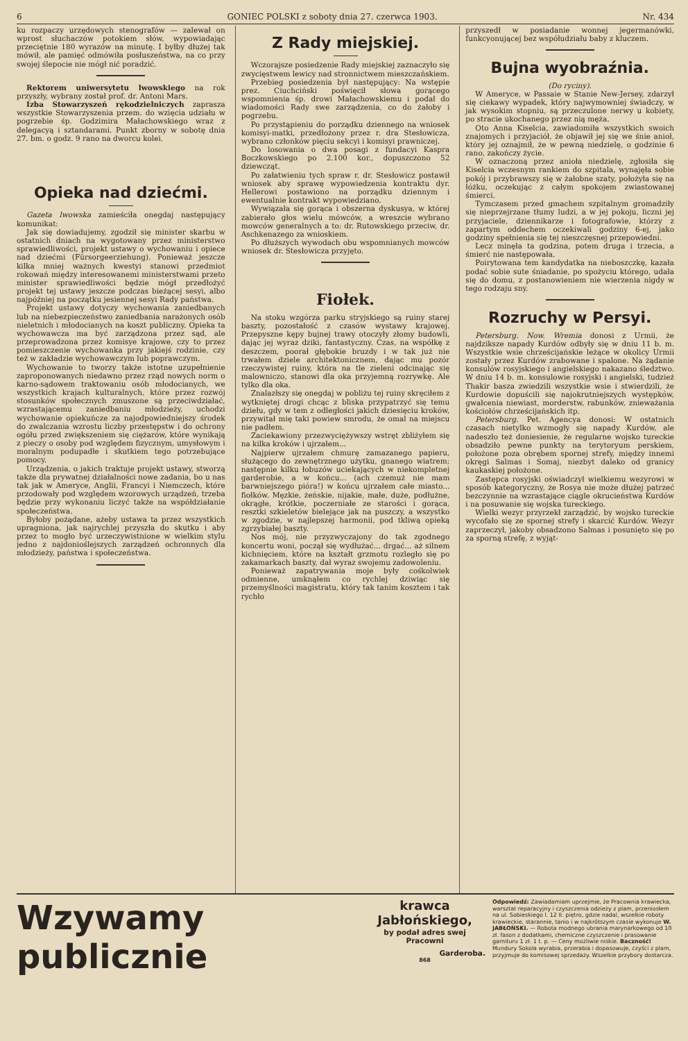6 GONIEC POLSKI z soboty dnia 27. czerwca 1903. Nr. 434
ku rozpaczy urzędowych stenografów — zalewał on wprost słuchaczów potokiem słów, wypowiadając przeciętnie 180 wyrazów na minutę. I byłby dłużej tak mówił, ale pamięć odmówiła posłuszeństwa, na co przy swojej ślepocie nie mógł nić poradzić.
Rektorem uniwersytetu lwowskiego na rok przyszły, wybrany został prof. dr. Antoni Mars.
Izba Stowarzyszeń rękodzielniczych zaprasza wszystkie Stowarzyszenia przem. do wzięcia udziału w pogrzebie śp. Godzimira Małachowskiego wraz z delegacyą i sztandarami. Punkt zborny w sobotę dnia 27. bm. o godz. 9 rano na dworcu kolei.
Opieka nad dziećmi.
Gazeta lwowska zamieściła onegdaj następujący komunikat:
Jak się dowiadujemy, zgodził się minister skarbu w ostatnich dniach na wygotowany przez ministerstwo sprawiedliwości, projekt ustawy o wychowaniu i opiece nad dziećmi (Fürsorgeerziehung). Ponieważ jeszcze kilka mniej ważnych kwestyi stanowi przedmiot rokowań między interesowanemi ministerstwami przeto minister sprawiedliwości będzie mógł przedłożyć projekt tej ustawy jeszcze podczas bieżącej sesyi, albo najpóźniej na początku jesiennej sesyi Rady państwa.
Projekt ustawy dotyczy wychowania zaniedbanych lub na niebezpieczeństwo zaniedbania narażonych osób nieletnich i młodocianych na koszt publiczny. Opieka ta wychowawcza ma być zarządzona przez sąd, ale przeprowadzona przez komisye krajowe, czy to przez pomieszczenie wychowanka przy jakiejś rodzinie, czy też w zakładzie wychowawczym lub poprawczym.
Wychowanie to tworzy także istotne uzupełnienie zaproponowanych niedawno przez rząd nowych norm o karno-sądowem traktowaniu osób młodocianych, we wszystkich krajach kulturalnych, które przez rozwój stosunków społecznych zmuszone są przeciwdziałać, wzrastającemu zaniedbaniu młodzieży, uchodzi wychowanie opiekuńcze za najodpowiedniejszy środek do zwalczania wzrostu liczby przestępstw i do ochrony ogółu przed zwiększeniem się ciężarów, które wynikają z pieczy o osoby pod względem fizycznym, umysłowym i moralnym podupadłe i skutkiem tego potrzebujące pomocy.
Urządzenia, o jakich traktuje projekt ustawy, stworzą także dla prywatnej działalności nowe zadania, bo u nas tak jak w Ameryce, Anglii, Francyi i Niemczech, które przodowały pod względem wzorowych urządzeń, trzeba będzie przy wykonaniu liczyć także na współdziałanie społeczeństwa.
Byłoby pożądane, ażeby ustawa ta przez wszystkich upragniona, jak najrychlej przyszła do skutku i aby przez to mogło być urzeczywistnione w wielkim stylu jedno z najdonioślejszych zarządzeń ochronnych dla młodzieży, państwa i społeczeństwa.
Z Rady miejskiej.
Wczorajsze posiedzenie Rady miejskiej zaznaczyło się zwycięstwem lewicy nad stronnictwem mieszczańskiem.
Przebieg posiedzenia był następujący: Na wstępie prez. Ciuchciński poświęcił słowa gorącego wspomnienia śp. drowi Małachowskiemu i podał do wiadomości Rady swe zarządzenia, co do żałoby i pogrzebu.
Po przystąpieniu do porządku dziennego na wniosek komisyi-matki, przedłożony przez r. dra Stesłowicza, wybrano członków pięciu sekcyi i komisyi prawniczej.
Do losowania o dwa posagi z fundacyi Kaspra Boczkowskiego po 2.100 kor., dopuszczono 52 dziewcząt.
Po załatwieniu tych spraw r. dr. Stesłowicz postawił wniosek aby sprawę wypowiedzenia kontraktu dyr. Hellerowi postawiono na porządku dziennym i ewentualnie kontrakt wypowiedziano.
Wywiązała się gorąca i obszerna dyskusya, w której zabierało głos wielu mówców, a wreszcie wybrano mowców generalnych a to: dr. Rutowskiego przeciw, dr. Aschkenazego za wnioskiem.
Po dłuższych wywodach obu wspomnianych mowców wniosek dr. Stesłowicza przyjęto.
Fiołek.
Na stoku wzgórza parku stryjskiego są ruiny starej baszty, pozostałość z czasów wystawy krajowej. Przepyszne kępy bujnej trawy otoczyły złomy budowli, dając jej wyraz dziki, fantastyczny. Czas, na współkę z deszczem, poorał głębokie bruzdy i w tak już nie trwałem dziele architektonicznem, dając mu pozór rzeczywistej ruiny, która na tle zieleni odcinając się malowniczo, stanowi dla oka przyjemną rozrywkę. Ale tylko dla oka.
Znalazłszy się onegdaj w pobliżu tej ruiny skręciłem z wytkniętej drogi chcąc z bliska przypatrzyć się temu dziełu, gdy w tem z odległości jakich dziesięciu kroków, przywitał mię taki powiew smrodu, że omal na miejscu nie padłem.
Zaciekawiony przezwyciężywszy wstręt zbliżyłem się na kilka kroków i ujrzałem...
Najpierw ujrzałem chmurę zamazanego papieru, służącego do zewnętrznego użytku, gnanego wiatrem; następnie kilku łobuzów uciekających w niekompletnej garderobie, a w końcu... (ach czemuż nie mam barwniejszego pióra!) w końcu ujrzałem całe miasto... fiołków. Męzkie, żeńskie, nijakie, małe, duże, podłużne, okrągłe, krótkie, poczerniałe ze starości i gorąca, resztki szkieletów bielejące jak na puszczy, a wszystko w zgodzie, w najlepszej harmonii, pod tkliwą opieką zgrzybiałej baszty.
Nos mój, nie przyzwyczajony do tak zgodnego koncertu woni, począł się wydłużać... drgać... aż silnem kichnięciem, które na kształt grzmotu rozległo się po zakamarkach baszty, dał wyraz swojemu zadowoleniu.
Ponieważ zapatrywania moje były cośkolwiek odmienne, umknąłem co rychlej dziwiąc się przemyślności magistratu, który tak tanim kosztem i tak rychło
przyszedł w posiadanie wonnej jegermanówki, funkcyonującej bez współudziału baby z kluczem.
Bujna wyobraźnia.
(Do ryciny).
W Ameryce, w Passaie w Stanie New-Jersey, zdarzył się ciekawy wypadek, który najwymowniej świadczy, w jak wysokim stopniu, są przeczulone nerwy u kobiety, po stracie ukochanego przez nią męża.
Oto Anna Kiselcia, zawiadomiła wszystkich swoich znajomych i przyjaciół, że objawił jej się we śnie anioł, który jej oznajmił, że w pewną niedzielę, o godzinie 6 rano, zakończy życie.
W oznaczoną przez anioła niedzielę, zgłosiła się Kiselcia wczesnym rankiem do szpitala, wynajęła sobie pokój i przybrawszy się w żałobne szaty, położyła się na łóżku, oczekując z całym spokojem zwiastowanej śmierci.
Tymczasem przed gmachem szpitalnym gromadziły się nieprzejrzane tłumy ludzi, a w jej pokoju, liczni jej przyjaciele, dziennikarze i fotografowie, którzy z zapartym oddechem oczekiwali godziny 6-ej, jako godziny spełnienia się tej nieszczęsnej przepowiedni.
Lecz minęła ta godzina, potem druga i trzecia, a śmierć nie następowała.
Poirytowana tem kandydatka na nieboszczkę, kazała podać sobie sute śniadanie, po spożyciu którego, udała się do domu, z postanowieniem nie wierzenia nigdy w tego rodzaju sny.
Rozruchy w Persyi.
Petersburg. Now. Wremia donosi z Urmii, że najdziksze napady Kurdów odbyły się w dniu 11 b. m. Wszystkie wsie chrześcijańskie leżące w okolicy Urmii zostały przez Kurdów zrabowane i spalone. Na żądanie konsulów rosyjskiego i angielskiego nakazano śledztwo. W dniu 14 b. m. konsulowie rosyjski i angielski, tudzież Thakir basza zwiedzili wszystkie wsie i stwierdzili, że Kurdowie dopuścili się najokrutniejszych występków, gwałcenia niewiast, morderstw, rabunków, znieważania kościołów chrześcijańskich itp.
Petersburg. Pet. Agencya donosi: W ostatnich czasach nietylko wzmogły się napady Kurdów, ale nadeszło też doniesienie, że regularne wojsko tureckie obsadziło pewne punkty na terytoryum perskiem, położone poza obrębem spornej strefy, między innemi okręgi Salmas i Somaj, niezbyt daleko od granicy kaukaskiej położone.
Zastępca rosyjski oświadczył wielkiemu wezyrowi w sposób kategoryczny, że Rosya nie może dłużej patrzeć bezczynnie na wzrastające ciągle okrucieństwa Kurdów i na posuwanie się wojska tureckiego.
Wielki wezyr przyrzekł zarządzić, by wojsko tureckie wycofało się ze spornej strefy i skarcić Kurdów. Wezyr zaprzeczył, jakoby obsadzono Salmas i posunięto się po za sporną strefę, z wyjąt-
Wzywamy publicznie
krawca Jabłońskiego,
by podał adres swej Pracowni
Garderoba.
868
Odpowiedź: Zawiadamiam uprzejmie, że Pracownia krawiecka, warsztat reparacyjny i czyszczenia odzieży z plam, przeniosłem na ul. Sobieskiego l. 12 II. piętro, gdzie nadal, wszelkie roboty krawieckie, starannie, tanio i w najkrótszym czasie wykonuje W. JABŁOŃSKI. — Robota modnego ubrania marynarkowego od 10 zł. fason z dodatkami, chemiczne czyszczenie i prasowanie garnituru 1 zł. 1 t. p. — Ceny możliwie niskie. Baczność! Mundury Sokola wyrabia, przerabia i dopasowuje, czyści z plam, przyjmuje do komisowej sprzedaży. Wszelkie przybory dostarcza.